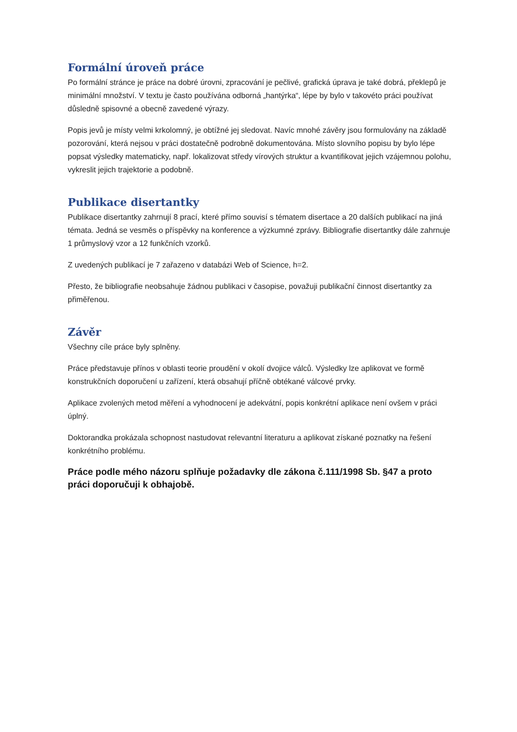Formální úroveň práce
Po formální stránce je práce na dobré úrovni, zpracování je pečlivé, grafická úprava je také dobrá, překlepů je minimální množství. V textu je často používána odborná „hantýrka“, lépe by bylo v takovéto práci používat důsledně spisovné a obecně zavedené výrazy.
Popis jevů je místy velmi krkolomný, je obtížné jej sledovat. Navíc mnohé závěry jsou formulovány na základě pozorování, která nejsou v práci dostatečně podrobně dokumentována. Místo slovního popisu by bylo lépe popsat výsledky matematicky, např. lokalizovat středy vírových struktur a kvantifikovat jejich vzájemnou polohu, vykreslit jejich trajektorie a podobně.
Publikace disertantky
Publikace disertantky zahrnují 8 prací, které přímo souvisí s tématem disertace a 20 dalších publikací na jiná témata. Jedná se vesměs o příspěvky na konference a výzkumné zprávy. Bibliografie disertantky dále zahrnuje 1 průmyslový vzor a 12 funkčních vzorků.
Z uvedených publikací je 7 zařazeno v databázi Web of Science, h=2.
Přesto, že bibliografie neobsahuje žádnou publikaci v časopise, považuji publikační činnost disertantky za přiměřenou.
Závěr
Všechny cíle práce byly splněny.
Práce představuje přínos v oblasti teorie proudění v okolí dvojice válců. Výsledky lze aplikovat ve formě konstrukčních doporučení u zařízení, která obsahují příčně obtékané válcové prvky.
Aplikace zvolených metod měření a vyhodnocení je adekvátní, popis konkrétní aplikace není ovšem v práci úplný.
Doktorandka prokázala schopnost nastudovat relevantní literaturu a aplikovat získané poznatky na řešení konkrétního problému.
Práce podle mého názoru splňuje požadavky dle zákona č.111/1998 Sb. §47 a proto práci doporučuji k obhajobě.